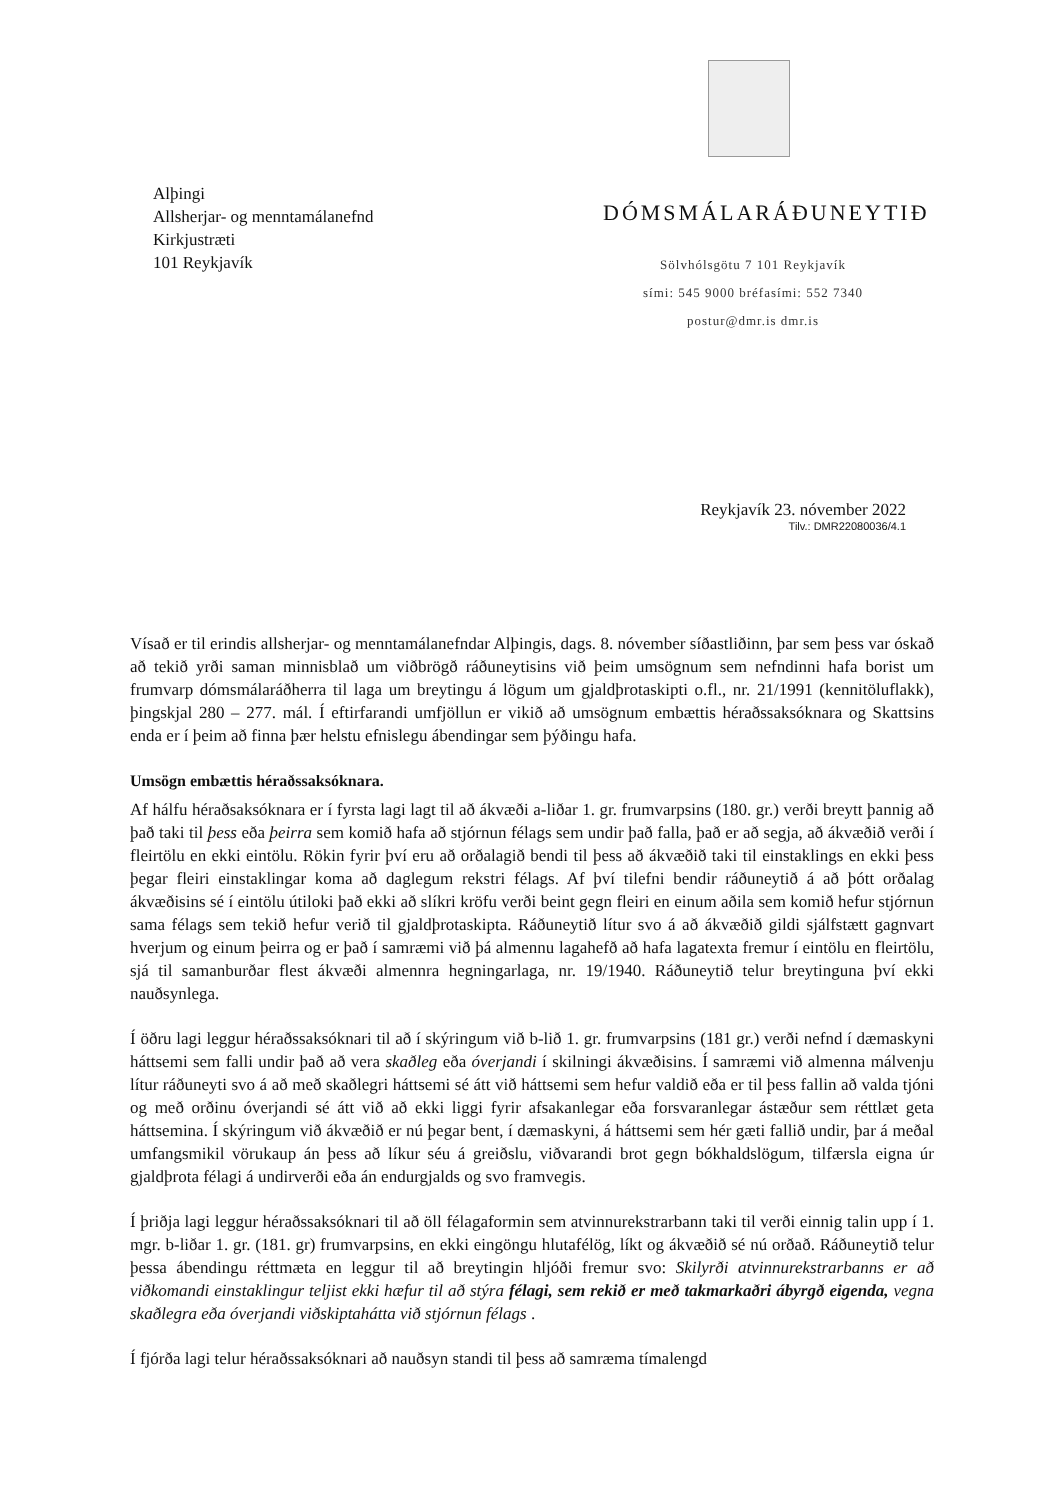Alþingi
Allsherjar- og menntamálanefnd
Kirkjustræti
101 Reykjavík
DÓMSMÁLARÁÐUNEYTIÐ
Sölvhólsgötu 7 101 Reykjavík
sími: 545 9000 bréfasími: 552 7340
postur@dmr.is dmr.is
Reykjavík 23. nóvember 2022
Tilv.: DMR22080036/4.1
Vísað er til erindis allsherjar- og menntamálanefndar Alþingis, dags. 8. nóvember síðastliðinn, þar sem þess var óskað að tekið yrði saman minnisblað um viðbrögð ráðuneytisins við þeim umsögnum sem nefndinni hafa borist um frumvarp dómsmálaráðherra til laga um breytingu á lögum um gjaldþrotaskipti o.fl., nr. 21/1991 (kennitöluflakk), þingskjal 280 – 277. mál. Í eftirfarandi umfjöllun er vikið að umsögnum embættis héraðssaksóknara og Skattsins enda er í þeim að finna þær helstu efnislegu ábendingar sem þýðingu hafa.
Umsögn embættis héraðssaksóknara.
Af hálfu héraðsaksóknara er í fyrsta lagi lagt til að ákvæði a-liðar 1. gr. frumvarpsins (180. gr.) verði breytt þannig að það taki til þess eða þeirra sem komið hafa að stjórnun félags sem undir það falla, það er að segja, að ákvæðið verði í fleirtölu en ekki eintölu. Rökin fyrir því eru að orðalagið bendi til þess að ákvæðið taki til einstaklings en ekki þess þegar fleiri einstaklingar koma að daglegum rekstri félags. Af því tilefni bendir ráðuneytið á að þótt orðalag ákvæðisins sé í eintölu útiloki það ekki að slíkri kröfu verði beint gegn fleiri en einum aðila sem komið hefur stjórnun sama félags sem tekið hefur verið til gjaldþrotaskipta. Ráðuneytið lítur svo á að ákvæðið gildi sjálfstætt gagnvart hverjum og einum þeirra og er það í samræmi við þá almennu lagahefð að hafa lagatexta fremur í eintölu en fleirtölu, sjá til samanburðar flest ákvæði almennra hegningarlaga, nr. 19/1940. Ráðuneytið telur breytinguna því ekki nauðsynlega.
Í öðru lagi leggur héraðssaksóknari til að í skýringum við b-lið 1. gr. frumvarpsins (181 gr.) verði nefnd í dæmaskyni háttsemi sem falli undir það að vera skaðleg eða óverjandi í skilningi ákvæðisins. Í samræmi við almenna málvenju lítur ráðuneyti svo á að með skaðlegri háttsemi sé átt við háttsemi sem hefur valdið eða er til þess fallin að valda tjóni og með orðinu óverjandi sé átt við að ekki liggi fyrir afsakanlegar eða forsvaranlegar ástæður sem réttlæt geta háttsemina. Í skýringum við ákvæðið er nú þegar bent, í dæmaskyni, á háttsemi sem hér gæti fallið undir, þar á meðal umfangsmikil vörukaup án þess að líkur séu á greiðslu, viðvarandi brot gegn bókhaldslögum, tilfærsla eigna úr gjaldþrota félagi á undirverði eða án endurgjalds og svo framvegis.
Í þriðja lagi leggur héraðssaksóknari til að öll félagaformin sem atvinnurekstrarbann taki til verði einnig talin upp í 1. mgr. b-liðar 1. gr. (181. gr) frumvarpsins, en ekki eingöngu hlutafélög, líkt og ákvæðið sé nú orðað. Ráðuneytið telur þessa ábendingu réttmæta en leggur til að breytingin hljóði fremur svo: Skilyrði atvinnurekstrarbanns er að viðkomandi einstaklingur teljist ekki hæfur til að stýra félagi, sem rekið er með takmarkaðri ábyrgð eigenda, vegna skaðlegra eða óverjandi viðskiptahátta við stjórnun félags .
Í fjórða lagi telur héraðssaksóknari að nauðsyn standi til þess að samræma tímalengd